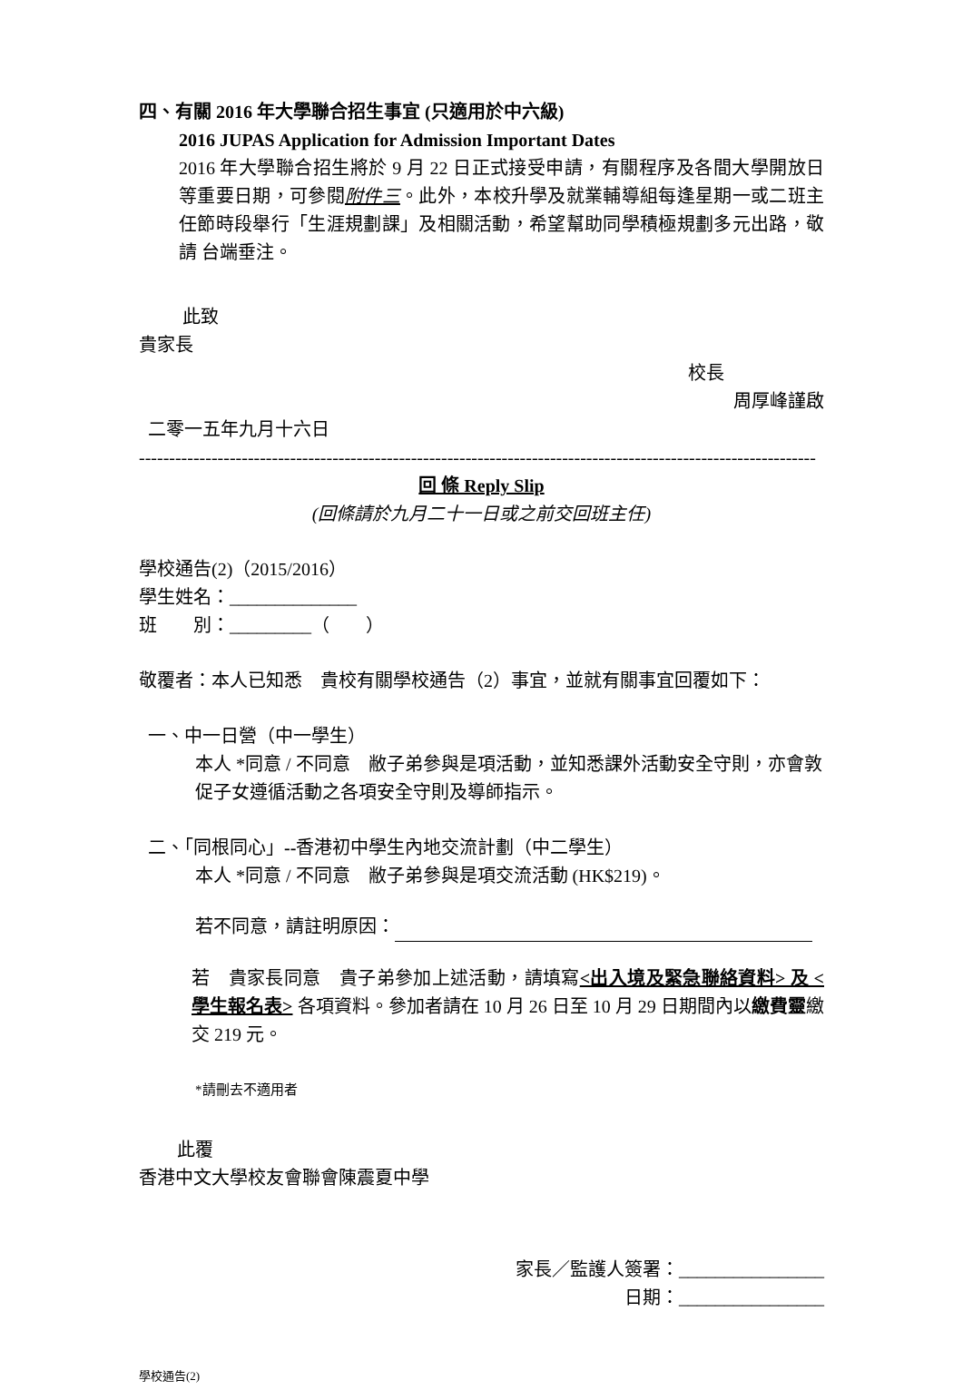四、有關 2016 年大學聯合招生事宜 (只適用於中六級)
2016 JUPAS Application for Admission Important Dates
2016 年大學聯合招生將於 9 月 22 日正式接受申請，有關程序及各間大學開放日等重要日期，可參閱附件三。此外，本校升學及就業輔導組每逢星期一或二班主任節時段舉行「生涯規劃課」及相關活動，希望幫助同學積極規劃多元出路，敬請 台端垂注。
此致
貴家長
校長
周厚峰謹啟
二零一五年九月十六日
----------------------------------------------------------------------------------------------------------------
回 條 Reply Slip
(回條請於九月二十一日或之前交回班主任)
學校通告(2)（2015/2016）
學生姓名：______________
班　　別：_________（　　）
敬覆者：本人已知悉　貴校有關學校通告（2）事宜，並就有關事宜回覆如下：
一、中一日營（中一學生）
本人 *同意 / 不同意　敝子弟參與是項活動，並知悉課外活動安全守則，亦會敦促子女遵循活動之各項安全守則及導師指示。
二、「同根同心」--香港初中學生內地交流計劃（中二學生）
本人 *同意 / 不同意　敝子弟參與是項交流活動 (HK$219)。
若不同意，請註明原因：
若　貴家長同意　貴子弟參加上述活動，請填寫<出入境及緊急聯絡資料> 及 <學生報名表> 各項資料。參加者請在 10 月 26 日至 10 月 29 日期間內以繳費靈繳交 219 元。
*請刪去不適用者
此覆
香港中文大學校友會聯會陳震夏中學
家長／監護人簽署：________________
日期：________________
學校通告(2)